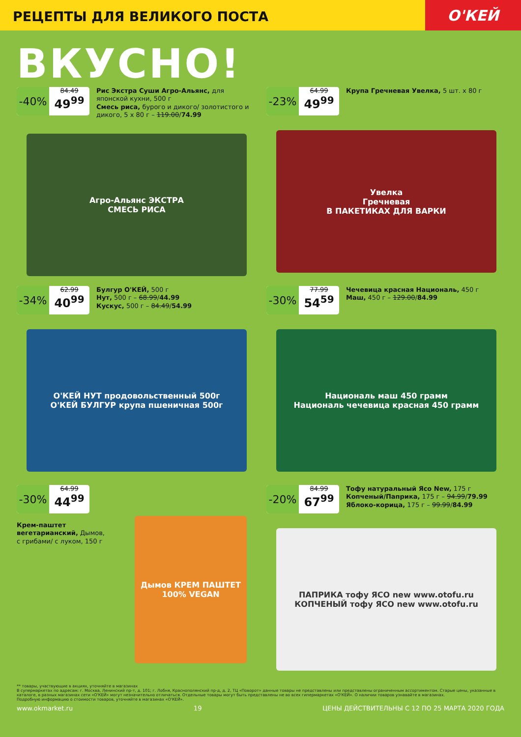РЕЦЕПТЫ ДЛЯ ВЕЛИКОГО ПОСТА
О'КЕЙ
ВКУСНО!
-40%
84.49
49<sup>99</sup>
Рис Экстра Суши Агро-Альянс, для японской кухни, 500 г
Смесь риса, бурого и дикого/ золотистого и дикого, 5 х 80 г – 119.00/74.99
Агро-Альянс ЭКСТРА
СМЕСЬ РИСА
-23%
64.99
49<sup>99</sup>
Крупа Гречневая Увелка, 5 шт. х 80 г
Увелка
Гречневая
В ПАКЕТИКАХ ДЛЯ ВАРКИ
-34%
62.99
40<sup>99</sup>
Булгур О'КЕЙ, 500 г
Нут, 500 г – 68.99/44.99
Кускус, 500 г – 84.49/54.99
О'КЕЙ НУТ продовольственный 500г
О'КЕЙ БУЛГУР крупа пшеничная 500г
-30%
77.99
54<sup>59</sup>
Чечевица красная Националь, 450 г
Маш, 450 г – 129.00/84.99
Националь маш 450 грамм
Националь чечевица красная 450 грамм
-30%
64.99
44<sup>99</sup>
Крем-паштет вегетарианский, Дымов, с грибами/ с луком, 150 г
Дымов КРЕМ ПАШТЕТ 100% VEGAN
-20%
84.99
67<sup>99</sup>
Тофу натуральный Ясо New, 175 г
Копченый/Паприка, 175 г – 94.99/79.99
Яблоко-корица, 175 г – 99.99/84.99
ПАПРИКА тофу ЯСО new www.otofu.ru
КОПЧЕНЫЙ тофу ЯСО new www.otofu.ru
** товары, участвующие в акциях, уточняйте в магазинах
В супермаркетах по адресам: г. Москва, Ленинский пр-т, д. 101; г. Лобня, Краснополянский пр-д, д. 2, ТЦ «Поворот» данные товары не представлены или представлены ограниченным ассортиментом. Старые цены, указанные в каталоге, в разных магазинах сети «О'КЕЙ» могут незначительно отличаться. Отдельные товары могут быть представлены не во всех гипермаркетах «О'КЕЙ». О наличии товаров узнавайте в магазинах.
Подробную информацию о стоимости товаров, уточняйте в магазинах «О'КЕЙ».
www.okmarket.ru 19 ЦЕНЫ ДЕЙСТВИТЕЛЬНЫ С 12 ПО 25 МАРТА 2020 ГОДА